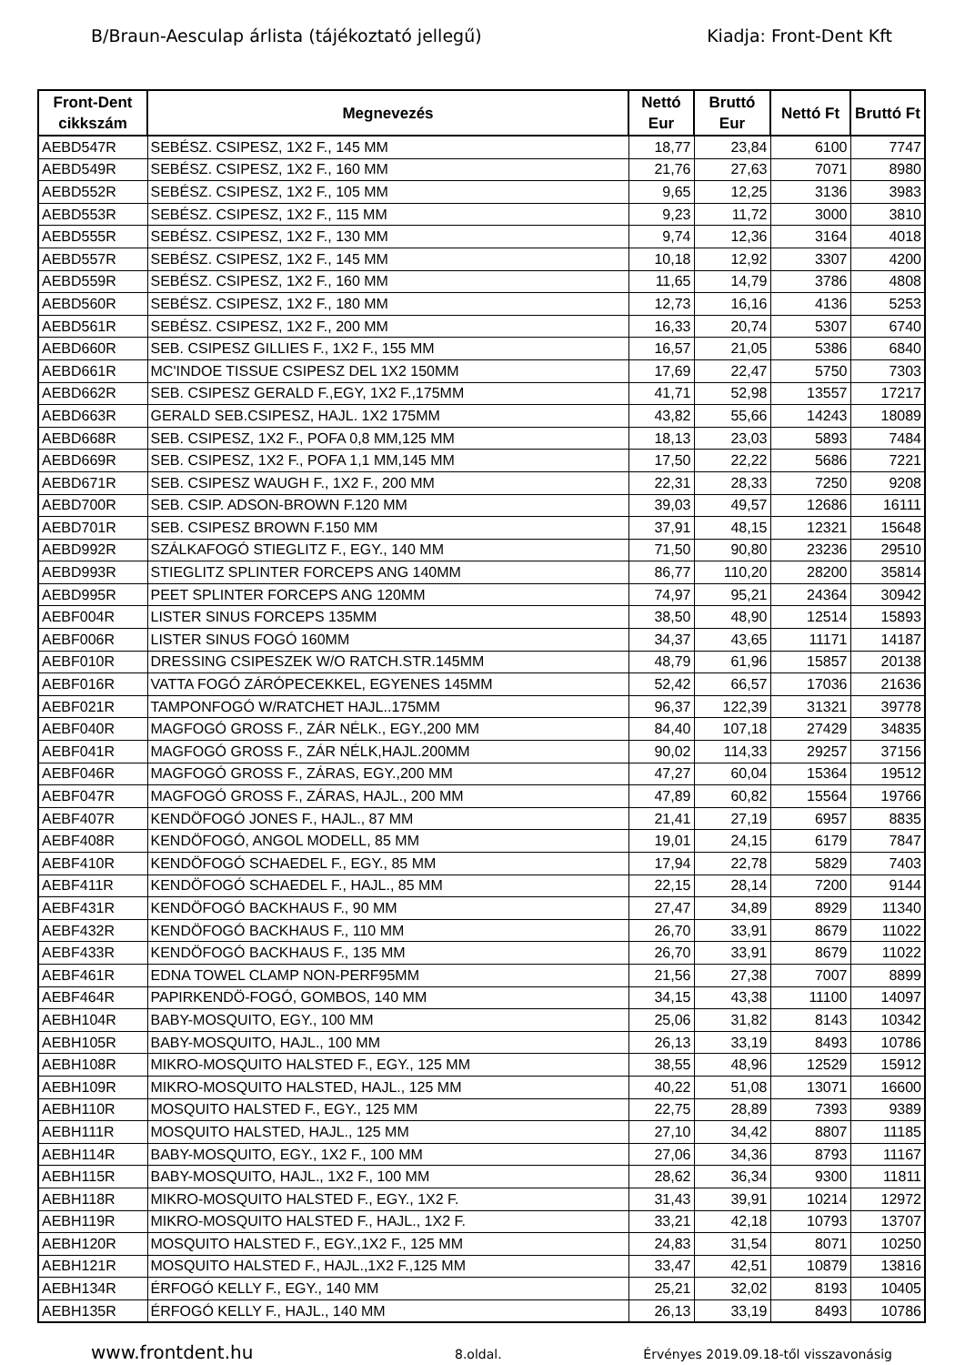B/Braun-Aesculap árlista (tájékoztató jellegű) Kiadja: Front-Dent Kft
| Front-Dent cikkszám | Megnevezés | Nettó Eur | Bruttó Eur | Nettó Ft | Bruttó Ft |
| --- | --- | --- | --- | --- | --- |
| AEBD547R | SEBÉSZ. CSIPESZ, 1X2 F., 145 MM | 18,77 | 23,84 | 6100 | 7747 |
| AEBD549R | SEBÉSZ. CSIPESZ, 1X2 F., 160 MM | 21,76 | 27,63 | 7071 | 8980 |
| AEBD552R | SEBÉSZ. CSIPESZ, 1X2 F., 105 MM | 9,65 | 12,25 | 3136 | 3983 |
| AEBD553R | SEBÉSZ. CSIPESZ, 1X2 F., 115 MM | 9,23 | 11,72 | 3000 | 3810 |
| AEBD555R | SEBÉSZ. CSIPESZ, 1X2 F., 130 MM | 9,74 | 12,36 | 3164 | 4018 |
| AEBD557R | SEBÉSZ. CSIPESZ, 1X2 F., 145 MM | 10,18 | 12,92 | 3307 | 4200 |
| AEBD559R | SEBÉSZ. CSIPESZ, 1X2 F., 160 MM | 11,65 | 14,79 | 3786 | 4808 |
| AEBD560R | SEBÉSZ. CSIPESZ, 1X2 F., 180 MM | 12,73 | 16,16 | 4136 | 5253 |
| AEBD561R | SEBÉSZ. CSIPESZ, 1X2 F., 200 MM | 16,33 | 20,74 | 5307 | 6740 |
| AEBD660R | SEB. CSIPESZ GILLIES F., 1X2 F., 155 MM | 16,57 | 21,05 | 5386 | 6840 |
| AEBD661R | MC'INDOE TISSUE CSIPESZ DEL 1X2 150MM | 17,69 | 22,47 | 5750 | 7303 |
| AEBD662R | SEB. CSIPESZ GERALD F.,EGY, 1X2 F.,175MM | 41,71 | 52,98 | 13557 | 17217 |
| AEBD663R | GERALD SEB.CSIPESZ, HAJL. 1X2 175MM | 43,82 | 55,66 | 14243 | 18089 |
| AEBD668R | SEB. CSIPESZ, 1X2 F., POFA 0,8 MM,125 MM | 18,13 | 23,03 | 5893 | 7484 |
| AEBD669R | SEB. CSIPESZ, 1X2 F., POFA 1,1 MM,145 MM | 17,50 | 22,22 | 5686 | 7221 |
| AEBD671R | SEB. CSIPESZ WAUGH F., 1X2 F., 200 MM | 22,31 | 28,33 | 7250 | 9208 |
| AEBD700R | SEB. CSIP. ADSON-BROWN F.120 MM | 39,03 | 49,57 | 12686 | 16111 |
| AEBD701R | SEB. CSIPESZ BROWN F.150 MM | 37,91 | 48,15 | 12321 | 15648 |
| AEBD992R | SZÁLKAFOGÓ STIEGLITZ F., EGY., 140 MM | 71,50 | 90,80 | 23236 | 29510 |
| AEBD993R | STIEGLITZ SPLINTER FORCEPS ANG 140MM | 86,77 | 110,20 | 28200 | 35814 |
| AEBD995R | PEET SPLINTER FORCEPS ANG 120MM | 74,97 | 95,21 | 24364 | 30942 |
| AEBF004R | LISTER SINUS FORCEPS 135MM | 38,50 | 48,90 | 12514 | 15893 |
| AEBF006R | LISTER SINUS FOGÓ 160MM | 34,37 | 43,65 | 11171 | 14187 |
| AEBF010R | DRESSING CSIPESZEK W/O RATCH.STR.145MM | 48,79 | 61,96 | 15857 | 20138 |
| AEBF016R | VATTA FOGÓ ZÁRÓPECEKKEL, EGYENES 145MM | 52,42 | 66,57 | 17036 | 21636 |
| AEBF021R | TAMPONFOGÓ W/RATCHET HAJL..175MM | 96,37 | 122,39 | 31321 | 39778 |
| AEBF040R | MAGFOGÓ GROSS F., ZÁR NÉLK., EGY.,200 MM | 84,40 | 107,18 | 27429 | 34835 |
| AEBF041R | MAGFOGÓ GROSS F., ZÁR NÉLK,HAJL.200MM | 90,02 | 114,33 | 29257 | 37156 |
| AEBF046R | MAGFOGÓ GROSS F., ZÁRAS, EGY.,200 MM | 47,27 | 60,04 | 15364 | 19512 |
| AEBF047R | MAGFOGÓ GROSS F., ZÁRAS, HAJL., 200 MM | 47,89 | 60,82 | 15564 | 19766 |
| AEBF407R | KENDÖFOGÓ JONES F., HAJL., 87 MM | 21,41 | 27,19 | 6957 | 8835 |
| AEBF408R | KENDÖFOGÓ, ANGOL MODELL, 85 MM | 19,01 | 24,15 | 6179 | 7847 |
| AEBF410R | KENDÖFOGÓ SCHAEDEL F., EGY., 85 MM | 17,94 | 22,78 | 5829 | 7403 |
| AEBF411R | KENDÖFOGÓ SCHAEDEL F., HAJL., 85 MM | 22,15 | 28,14 | 7200 | 9144 |
| AEBF431R | KENDÖFOGÓ BACKHAUS F., 90 MM | 27,47 | 34,89 | 8929 | 11340 |
| AEBF432R | KENDÖFOGÓ BACKHAUS F., 110 MM | 26,70 | 33,91 | 8679 | 11022 |
| AEBF433R | KENDÖFOGÓ BACKHAUS F., 135 MM | 26,70 | 33,91 | 8679 | 11022 |
| AEBF461R | EDNA TOWEL CLAMP NON-PERF95MM | 21,56 | 27,38 | 7007 | 8899 |
| AEBF464R | PAPIRKENDÖ-FOGÓ, GOMBOS, 140 MM | 34,15 | 43,38 | 11100 | 14097 |
| AEBH104R | BABY-MOSQUITO, EGY., 100 MM | 25,06 | 31,82 | 8143 | 10342 |
| AEBH105R | BABY-MOSQUITO, HAJL., 100 MM | 26,13 | 33,19 | 8493 | 10786 |
| AEBH108R | MIKRO-MOSQUITO HALSTED F., EGY., 125 MM | 38,55 | 48,96 | 12529 | 15912 |
| AEBH109R | MIKRO-MOSQUITO HALSTED, HAJL., 125 MM | 40,22 | 51,08 | 13071 | 16600 |
| AEBH110R | MOSQUITO HALSTED F., EGY., 125 MM | 22,75 | 28,89 | 7393 | 9389 |
| AEBH111R | MOSQUITO HALSTED, HAJL., 125 MM | 27,10 | 34,42 | 8807 | 11185 |
| AEBH114R | BABY-MOSQUITO, EGY., 1X2 F., 100 MM | 27,06 | 34,36 | 8793 | 11167 |
| AEBH115R | BABY-MOSQUITO, HAJL., 1X2 F., 100 MM | 28,62 | 36,34 | 9300 | 11811 |
| AEBH118R | MIKRO-MOSQUITO HALSTED F., EGY., 1X2 F. | 31,43 | 39,91 | 10214 | 12972 |
| AEBH119R | MIKRO-MOSQUITO HALSTED F., HAJL., 1X2 F. | 33,21 | 42,18 | 10793 | 13707 |
| AEBH120R | MOSQUITO HALSTED F., EGY.,1X2 F., 125 MM | 24,83 | 31,54 | 8071 | 10250 |
| AEBH121R | MOSQUITO HALSTED F., HAJL.,1X2 F.,125 MM | 33,47 | 42,51 | 10879 | 13816 |
| AEBH134R | ÉRFOGÓ KELLY F., EGY., 140 MM | 25,21 | 32,02 | 8193 | 10405 |
| AEBH135R | ÉRFOGÓ KELLY F., HAJL., 140 MM | 26,13 | 33,19 | 8493 | 10786 |
www.frontdent.hu 8.oldal. Érvényes 2019.09.18-től visszavonásig